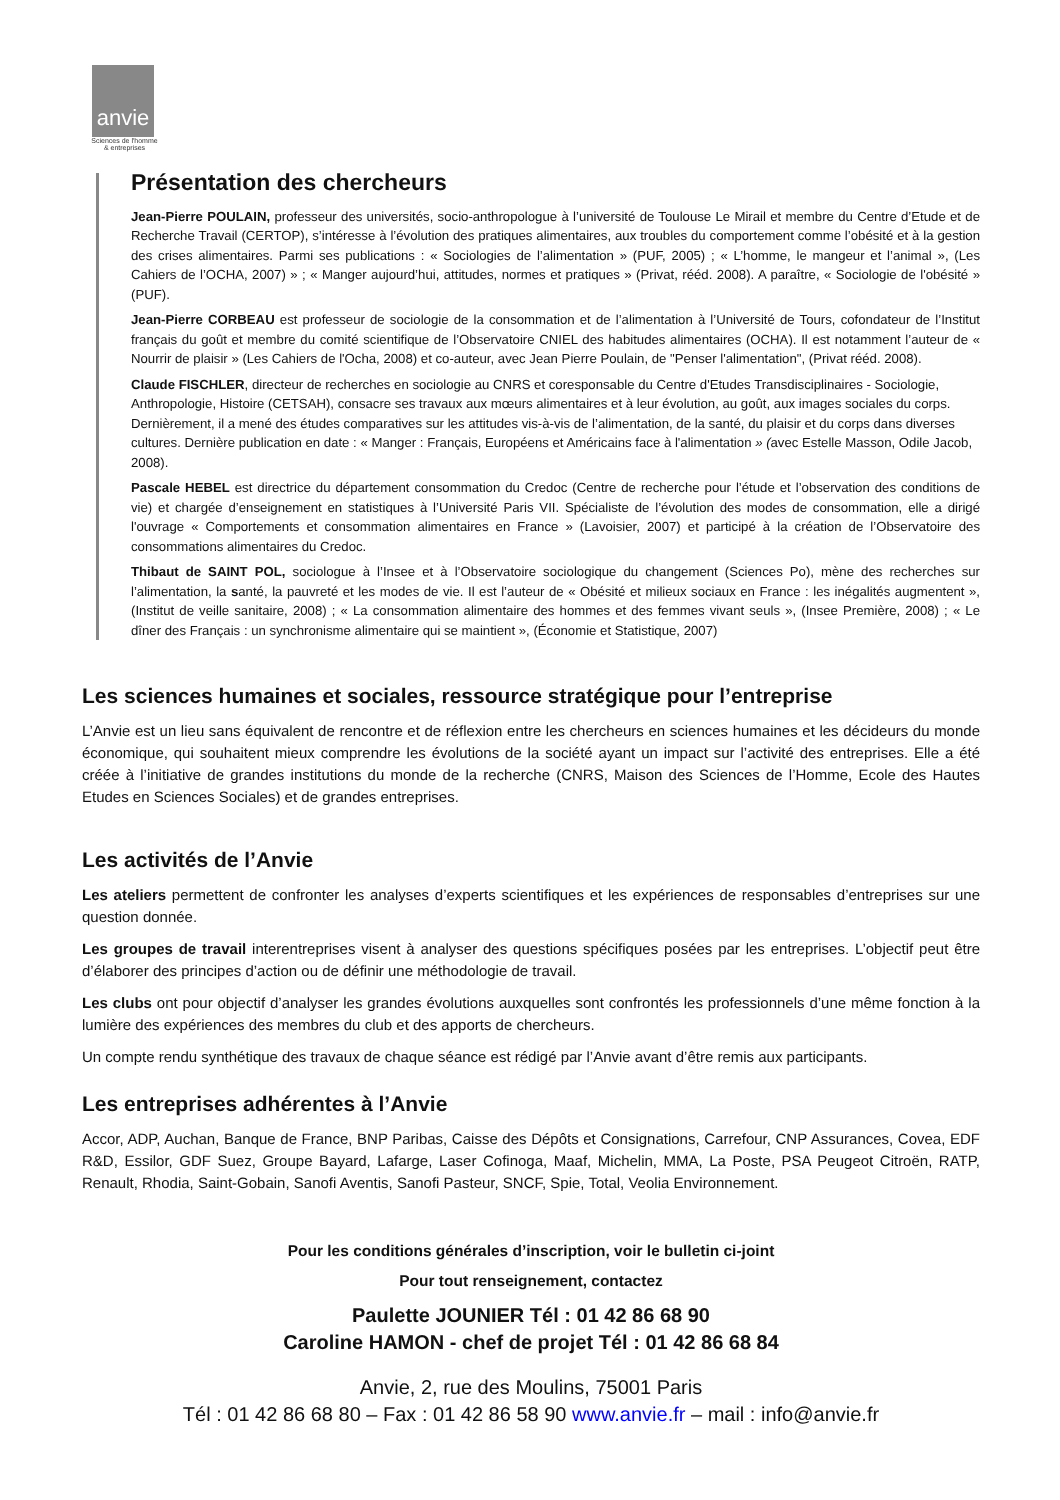anvie
Sciences de l'homme
& entreprises
Présentation des chercheurs
Jean-Pierre POULAIN, professeur des universités, socio-anthropologue à l’université de Toulouse Le Mirail et membre du Centre d’Etude et de Recherche Travail (CERTOP), s’intéresse à l’évolution des pratiques alimentaires, aux troubles du comportement comme l’obésité et à la gestion des crises alimentaires. Parmi ses publications : « Sociologies de l’alimentation » (PUF, 2005) ; « L’homme, le mangeur et l’animal », (Les Cahiers de l’OCHA, 2007) » ; « Manger aujourd’hui, attitudes, normes et pratiques » (Privat, rééd. 2008). A paraître, « Sociologie de l'obésité » (PUF).
Jean-Pierre CORBEAU est professeur de sociologie de la consommation et de l’alimentation à l’Université de Tours, cofondateur de l’Institut français du goût et membre du comité scientifique de l’Observatoire CNIEL des habitudes alimentaires (OCHA). Il est notamment l’auteur de « Nourrir de plaisir » (Les Cahiers de l'Ocha, 2008) et co-auteur, avec Jean Pierre Poulain, de "Penser l'alimentation", (Privat rééd. 2008).
Claude FISCHLER, directeur de recherches en sociologie au CNRS et coresponsable du Centre d'Etudes Transdisciplinaires - Sociologie, Anthropologie, Histoire (CETSAH), consacre ses travaux aux mœurs alimentaires et à leur évolution, au goût, aux images sociales du corps. Dernièrement, il a mené des études comparatives sur les attitudes vis-à-vis de l’alimentation, de la santé, du plaisir et du corps dans diverses cultures. Dernière publication en date : « Manger : Français, Européens et Américains face à l'alimentation » (avec Estelle Masson, Odile Jacob, 2008).
Pascale HEBEL est directrice du département consommation du Credoc (Centre de recherche pour l’étude et l’observation des conditions de vie) et chargée d’enseignement en statistiques à l’Université Paris VII. Spécialiste de l’évolution des modes de consommation, elle a dirigé l'ouvrage « Comportements et consommation alimentaires en France » (Lavoisier, 2007) et participé à la création de l’Observatoire des consommations alimentaires du Credoc.
Thibaut de SAINT POL, sociologue à l’Insee et à l’Observatoire sociologique du changement (Sciences Po), mène des recherches sur l’alimentation, la santé, la pauvreté et les modes de vie. Il est l’auteur de « Obésité et milieux sociaux en France : les inégalités augmentent », (Institut de veille sanitaire, 2008) ; « La consommation alimentaire des hommes et des femmes vivant seuls », (Insee Première, 2008) ; « Le dîner des Français : un synchronisme alimentaire qui se maintient », (Économie et Statistique, 2007)
Les sciences humaines et sociales, ressource stratégique pour l’entreprise
L’Anvie est un lieu sans équivalent de rencontre et de réflexion entre les chercheurs en sciences humaines et les décideurs du monde économique, qui souhaitent mieux comprendre les évolutions de la société ayant un impact sur l’activité des entreprises. Elle a été créée à l’initiative de grandes institutions du monde de la recherche (CNRS, Maison des Sciences de l’Homme, Ecole des Hautes Etudes en Sciences Sociales) et de grandes entreprises.
Les activités de l’Anvie
Les ateliers permettent de confronter les analyses d’experts scientifiques et les expériences de responsables d’entreprises sur une question donnée.
Les groupes de travail interentreprises visent à analyser des questions spécifiques posées par les entreprises. L’objectif peut être d’élaborer des principes d’action ou de définir une méthodologie de travail.
Les clubs ont pour objectif d’analyser les grandes évolutions auxquelles sont confrontés les professionnels d’une même fonction à la lumière des expériences des membres du club et des apports de chercheurs.
Un compte rendu synthétique des travaux de chaque séance est rédigé par l’Anvie avant d’être remis aux participants.
Les entreprises adhérentes à l’Anvie
Accor, ADP, Auchan, Banque de France, BNP Paribas, Caisse des Dépôts et Consignations, Carrefour, CNP Assurances, Covea, EDF R&D, Essilor, GDF Suez, Groupe Bayard, Lafarge, Laser Cofinoga, Maaf, Michelin, MMA, La Poste, PSA Peugeot Citroën, RATP, Renault, Rhodia, Saint-Gobain, Sanofi Aventis, Sanofi Pasteur, SNCF, Spie, Total, Veolia Environnement.
Pour les conditions générales d’inscription, voir le bulletin ci-joint
Pour tout renseignement, contactez
Paulette JOUNIER Tél : 01 42 86 68 90
Caroline HAMON - chef de projet Tél : 01 42 86 68 84
Anvie, 2, rue des Moulins, 75001 Paris
Tél : 01 42 86 68 80 – Fax : 01 42 86 58 90 www.anvie.fr – mail : info@anvie.fr